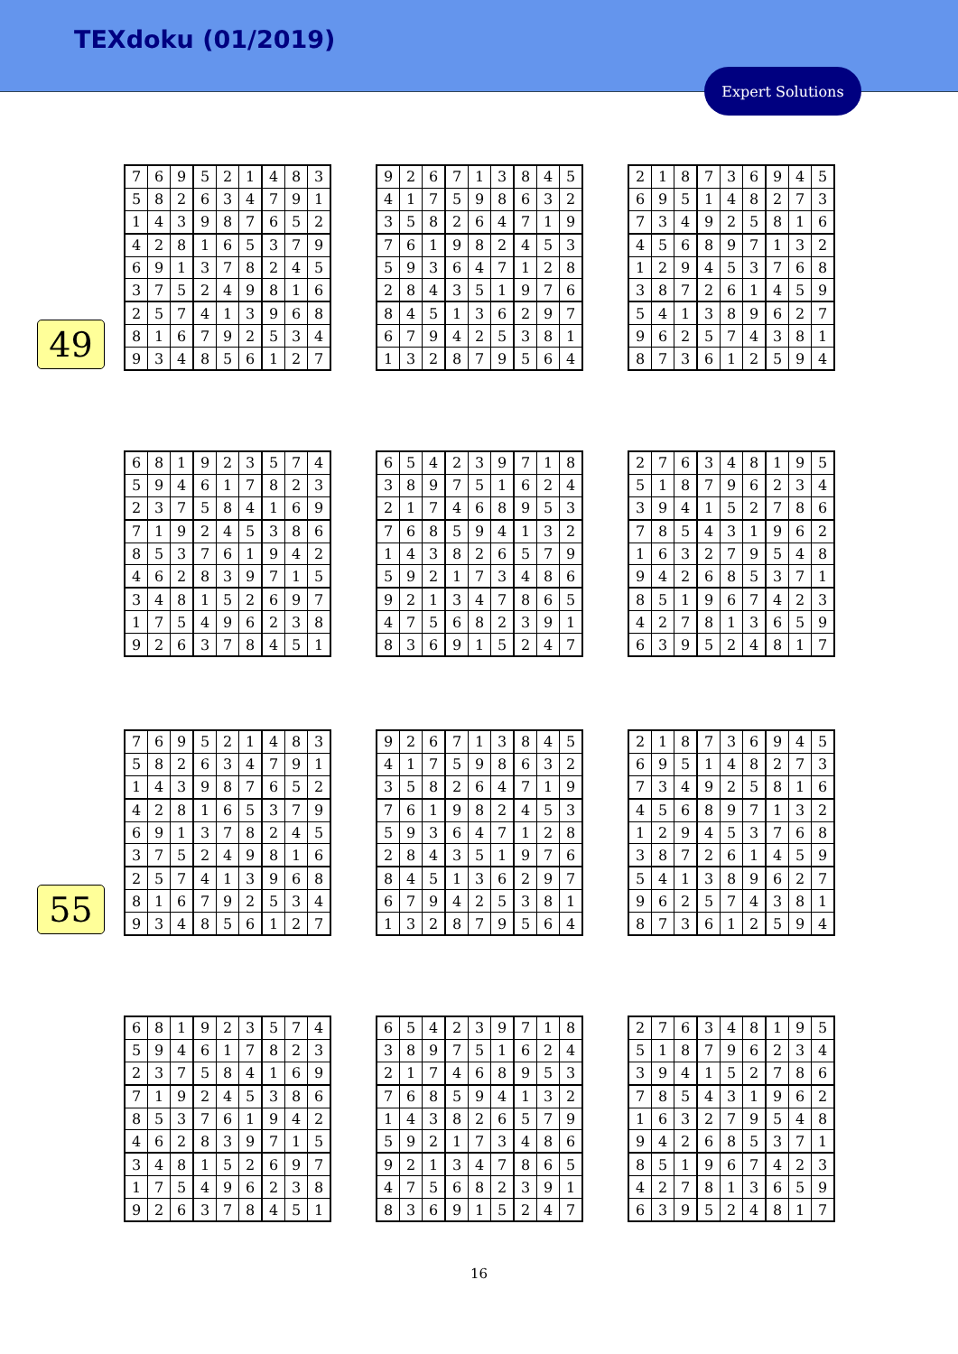TEXdoku (01/2019)
Expert Solutions
49
| 7 | 6 | 9 | 5 | 2 | 1 | 4 | 8 | 3 |
| 5 | 8 | 2 | 6 | 3 | 4 | 7 | 9 | 1 |
| 1 | 4 | 3 | 9 | 8 | 7 | 6 | 5 | 2 |
| 4 | 2 | 8 | 1 | 6 | 5 | 3 | 7 | 9 |
| 6 | 9 | 1 | 3 | 7 | 8 | 2 | 4 | 5 |
| 3 | 7 | 5 | 2 | 4 | 9 | 8 | 1 | 6 |
| 2 | 5 | 7 | 4 | 1 | 3 | 9 | 6 | 8 |
| 8 | 1 | 6 | 7 | 9 | 2 | 5 | 3 | 4 |
| 9 | 3 | 4 | 8 | 5 | 6 | 1 | 2 | 7 |
| 9 | 2 | 6 | 7 | 1 | 3 | 8 | 4 | 5 |
| 4 | 1 | 7 | 5 | 9 | 8 | 6 | 3 | 2 |
| 3 | 5 | 8 | 2 | 6 | 4 | 7 | 1 | 9 |
| 7 | 6 | 1 | 9 | 8 | 2 | 4 | 5 | 3 |
| 5 | 9 | 3 | 6 | 4 | 7 | 1 | 2 | 8 |
| 2 | 8 | 4 | 3 | 5 | 1 | 9 | 7 | 6 |
| 8 | 4 | 5 | 1 | 3 | 6 | 2 | 9 | 7 |
| 6 | 7 | 9 | 4 | 2 | 5 | 3 | 8 | 1 |
| 1 | 3 | 2 | 8 | 7 | 9 | 5 | 6 | 4 |
| 2 | 1 | 8 | 7 | 3 | 6 | 9 | 4 | 5 |
| 6 | 9 | 5 | 1 | 4 | 8 | 2 | 7 | 3 |
| 7 | 3 | 4 | 9 | 2 | 5 | 8 | 1 | 6 |
| 4 | 5 | 6 | 8 | 9 | 7 | 1 | 3 | 2 |
| 1 | 2 | 9 | 4 | 5 | 3 | 7 | 6 | 8 |
| 3 | 8 | 7 | 2 | 6 | 1 | 4 | 5 | 9 |
| 5 | 4 | 1 | 3 | 8 | 9 | 6 | 2 | 7 |
| 9 | 6 | 2 | 5 | 7 | 4 | 3 | 8 | 1 |
| 8 | 7 | 3 | 6 | 1 | 2 | 5 | 9 | 4 |
| 6 | 8 | 1 | 9 | 2 | 3 | 5 | 7 | 4 |
| 5 | 9 | 4 | 6 | 1 | 7 | 8 | 2 | 3 |
| 2 | 3 | 7 | 5 | 8 | 4 | 1 | 6 | 9 |
| 7 | 1 | 9 | 2 | 4 | 5 | 3 | 8 | 6 |
| 8 | 5 | 3 | 7 | 6 | 1 | 9 | 4 | 2 |
| 4 | 6 | 2 | 8 | 3 | 9 | 7 | 1 | 5 |
| 3 | 4 | 8 | 1 | 5 | 2 | 6 | 9 | 7 |
| 1 | 7 | 5 | 4 | 9 | 6 | 2 | 3 | 8 |
| 9 | 2 | 6 | 3 | 7 | 8 | 4 | 5 | 1 |
| 6 | 5 | 4 | 2 | 3 | 9 | 7 | 1 | 8 |
| 3 | 8 | 9 | 7 | 5 | 1 | 6 | 2 | 4 |
| 2 | 1 | 7 | 4 | 6 | 8 | 9 | 5 | 3 |
| 7 | 6 | 8 | 5 | 9 | 4 | 1 | 3 | 2 |
| 1 | 4 | 3 | 8 | 2 | 6 | 5 | 7 | 9 |
| 5 | 9 | 2 | 1 | 7 | 3 | 4 | 8 | 6 |
| 9 | 2 | 1 | 3 | 4 | 7 | 8 | 6 | 5 |
| 4 | 7 | 5 | 6 | 8 | 2 | 3 | 9 | 1 |
| 8 | 3 | 6 | 9 | 1 | 5 | 2 | 4 | 7 |
| 2 | 7 | 6 | 3 | 4 | 8 | 1 | 9 | 5 |
| 5 | 1 | 8 | 7 | 9 | 6 | 2 | 3 | 4 |
| 3 | 9 | 4 | 1 | 5 | 2 | 7 | 8 | 6 |
| 7 | 8 | 5 | 4 | 3 | 1 | 9 | 6 | 2 |
| 1 | 6 | 3 | 2 | 7 | 9 | 5 | 4 | 8 |
| 9 | 4 | 2 | 6 | 8 | 5 | 3 | 7 | 1 |
| 8 | 5 | 1 | 9 | 6 | 7 | 4 | 2 | 3 |
| 4 | 2 | 7 | 8 | 1 | 3 | 6 | 5 | 9 |
| 6 | 3 | 9 | 5 | 2 | 4 | 8 | 1 | 7 |
55
| 7 | 6 | 9 | 5 | 2 | 1 | 4 | 8 | 3 |
| 5 | 8 | 2 | 6 | 3 | 4 | 7 | 9 | 1 |
| 1 | 4 | 3 | 9 | 8 | 7 | 6 | 5 | 2 |
| 4 | 2 | 8 | 1 | 6 | 5 | 3 | 7 | 9 |
| 6 | 9 | 1 | 3 | 7 | 8 | 2 | 4 | 5 |
| 3 | 7 | 5 | 2 | 4 | 9 | 8 | 1 | 6 |
| 2 | 5 | 7 | 4 | 1 | 3 | 9 | 6 | 8 |
| 8 | 1 | 6 | 7 | 9 | 2 | 5 | 3 | 4 |
| 9 | 3 | 4 | 8 | 5 | 6 | 1 | 2 | 7 |
| 9 | 2 | 6 | 7 | 1 | 3 | 8 | 4 | 5 |
| 4 | 1 | 7 | 5 | 9 | 8 | 6 | 3 | 2 |
| 3 | 5 | 8 | 2 | 6 | 4 | 7 | 1 | 9 |
| 7 | 6 | 1 | 9 | 8 | 2 | 4 | 5 | 3 |
| 5 | 9 | 3 | 6 | 4 | 7 | 1 | 2 | 8 |
| 2 | 8 | 4 | 3 | 5 | 1 | 9 | 7 | 6 |
| 8 | 4 | 5 | 1 | 3 | 6 | 2 | 9 | 7 |
| 6 | 7 | 9 | 4 | 2 | 5 | 3 | 8 | 1 |
| 1 | 3 | 2 | 8 | 7 | 9 | 5 | 6 | 4 |
| 2 | 1 | 8 | 7 | 3 | 6 | 9 | 4 | 5 |
| 6 | 9 | 5 | 1 | 4 | 8 | 2 | 7 | 3 |
| 7 | 3 | 4 | 9 | 2 | 5 | 8 | 1 | 6 |
| 4 | 5 | 6 | 8 | 9 | 7 | 1 | 3 | 2 |
| 1 | 2 | 9 | 4 | 5 | 3 | 7 | 6 | 8 |
| 3 | 8 | 7 | 2 | 6 | 1 | 4 | 5 | 9 |
| 5 | 4 | 1 | 3 | 8 | 9 | 6 | 2 | 7 |
| 9 | 6 | 2 | 5 | 7 | 4 | 3 | 8 | 1 |
| 8 | 7 | 3 | 6 | 1 | 2 | 5 | 9 | 4 |
| 6 | 8 | 1 | 9 | 2 | 3 | 5 | 7 | 4 |
| 5 | 9 | 4 | 6 | 1 | 7 | 8 | 2 | 3 |
| 2 | 3 | 7 | 5 | 8 | 4 | 1 | 6 | 9 |
| 7 | 1 | 9 | 2 | 4 | 5 | 3 | 8 | 6 |
| 8 | 5 | 3 | 7 | 6 | 1 | 9 | 4 | 2 |
| 4 | 6 | 2 | 8 | 3 | 9 | 7 | 1 | 5 |
| 3 | 4 | 8 | 1 | 5 | 2 | 6 | 9 | 7 |
| 1 | 7 | 5 | 4 | 9 | 6 | 2 | 3 | 8 |
| 9 | 2 | 6 | 3 | 7 | 8 | 4 | 5 | 1 |
| 6 | 5 | 4 | 2 | 3 | 9 | 7 | 1 | 8 |
| 3 | 8 | 9 | 7 | 5 | 1 | 6 | 2 | 4 |
| 2 | 1 | 7 | 4 | 6 | 8 | 9 | 5 | 3 |
| 7 | 6 | 8 | 5 | 9 | 4 | 1 | 3 | 2 |
| 1 | 4 | 3 | 8 | 2 | 6 | 5 | 7 | 9 |
| 5 | 9 | 2 | 1 | 7 | 3 | 4 | 8 | 6 |
| 9 | 2 | 1 | 3 | 4 | 7 | 8 | 6 | 5 |
| 4 | 7 | 5 | 6 | 8 | 2 | 3 | 9 | 1 |
| 8 | 3 | 6 | 9 | 1 | 5 | 2 | 4 | 7 |
| 2 | 7 | 6 | 3 | 4 | 8 | 1 | 9 | 5 |
| 5 | 1 | 8 | 7 | 9 | 6 | 2 | 3 | 4 |
| 3 | 9 | 4 | 1 | 5 | 2 | 7 | 8 | 6 |
| 7 | 8 | 5 | 4 | 3 | 1 | 9 | 6 | 2 |
| 1 | 6 | 3 | 2 | 7 | 9 | 5 | 4 | 8 |
| 9 | 4 | 2 | 6 | 8 | 5 | 3 | 7 | 1 |
| 8 | 5 | 1 | 9 | 6 | 7 | 4 | 2 | 3 |
| 4 | 2 | 7 | 8 | 1 | 3 | 6 | 5 | 9 |
| 6 | 3 | 9 | 5 | 2 | 4 | 8 | 1 | 7 |
16